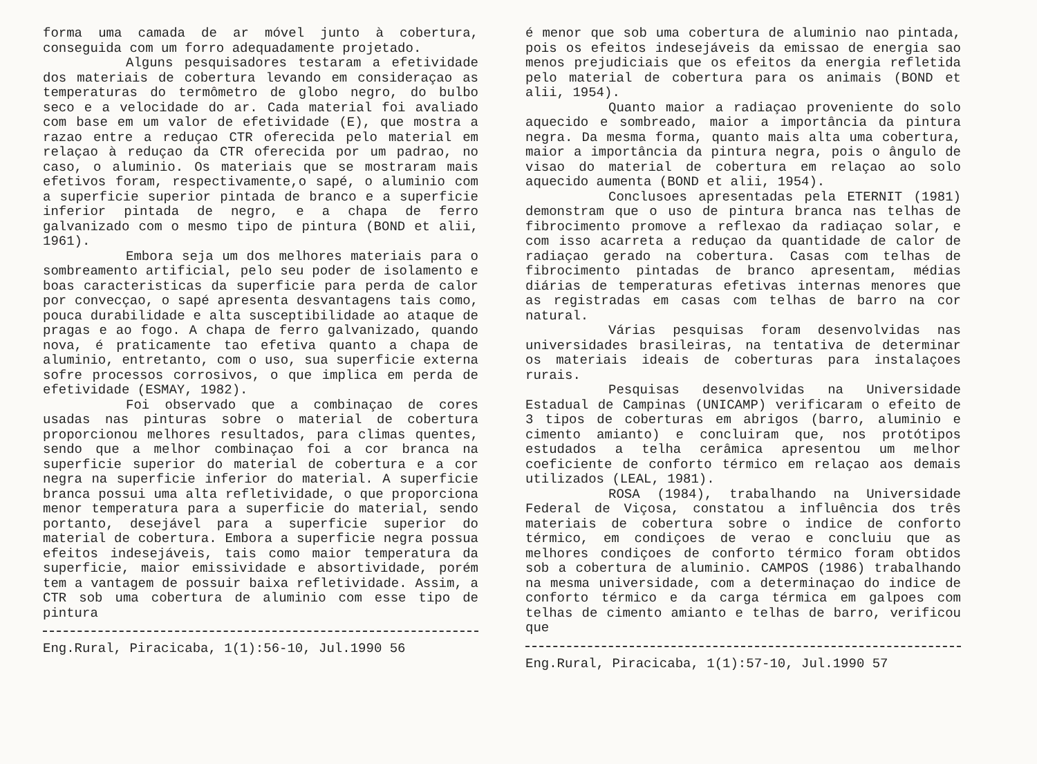forma uma camada de ar móvel junto à cobertura, conseguida com um forro adequadamente projetado.
Alguns pesquisadores testaram a efetividade dos materiais de cobertura levando em consideraçao as temperaturas do termômetro de globo negro, do bulbo seco e a velocidade do ar. Cada material foi avaliado com base em um valor de efetividade (E), que mostra a razao entre a reduçao CTR oferecida pelo material em relaçao à reduçao da CTR oferecida por um padrao, no caso, o aluminio. Os materiais que se mostraram mais efetivos foram, respectivamente,o sapé, o aluminio com a superficie superior pintada de branco e a superficie inferior pintada de negro, e a chapa de ferro galvanizado com o mesmo tipo de pintura (BOND et alii, 1961).
Embora seja um dos melhores materiais para o sombreamento artificial, pelo seu poder de isolamento e boas caracteristicas da superficie para perda de calor por convecçao, o sapé apresenta desvantagens tais como, pouca durabilidade e alta susceptibilidade ao ataque de pragas e ao fogo. A chapa de ferro galvanizado, quando nova, é praticamente tao efetiva quanto a chapa de aluminio, entretanto, com o uso, sua superficie externa sofre processos corrosivos, o que implica em perda de efetividade (ESMAY, 1982).
Foi observado que a combinaçao de cores usadas nas pinturas sobre o material de cobertura proporcionou melhores resultados, para climas quentes, sendo que a melhor combinaçao foi a cor branca na superficie superior do material de cobertura e a cor negra na superficie inferior do material. A superficie branca possui uma alta refletividade, o que proporciona menor temperatura para a superficie do material, sendo portanto, desejável para a superficie superior do material de cobertura. Embora a superficie negra possua efeitos indesejáveis, tais como maior temperatura da superficie, maior emissividade e absortividade, porém tem a vantagem de possuir baixa refletividade. Assim, a CTR sob uma cobertura de aluminio com esse tipo de pintura
Eng.Rural, Piracicaba, 1(1):56-10, Jul.1990 56
é menor que sob uma cobertura de aluminio nao pintada, pois os efeitos indesejáveis da emissao de energia sao menos prejudiciais que os efeitos da energia refletida pelo material de cobertura para os animais (BOND et alii, 1954).
Quanto maior a radiaçao proveniente do solo aquecido e sombreado, maior a importância da pintura negra. Da mesma forma, quanto mais alta uma cobertura, maior a importância da pintura negra, pois o ângulo de visao do material de cobertura em relaçao ao solo aquecido aumenta (BOND et alii, 1954).
Conclusoes apresentadas pela ETERNIT (1981) demonstram que o uso de pintura branca nas telhas de fibrocimento promove a reflexao da radiaçao solar, e com isso acarreta a reduçao da quantidade de calor de radiaçao gerado na cobertura. Casas com telhas de fibrocimento pintadas de branco apresentam, médias diárias de temperaturas efetivas internas menores que as registradas em casas com telhas de barro na cor natural.
Várias pesquisas foram desenvolvidas nas universidades brasileiras, na tentativa de determinar os materiais ideais de coberturas para instalaçoes rurais.
Pesquisas desenvolvidas na Universidade Estadual de Campinas (UNICAMP) verificaram o efeito de 3 tipos de coberturas em abrigos (barro, aluminio e cimento amianto) e concluiram que, nos protótipos estudados a telha cerâmica apresentou um melhor coeficiente de conforto térmico em relaçao aos demais utilizados (LEAL, 1981).
ROSA (1984), trabalhando na Universidade Federal de Viçosa, constatou a influência dos três materiais de cobertura sobre o indice de conforto térmico, em condiçoes de verao e concluiu que as melhores condiçoes de conforto térmico foram obtidos sob a cobertura de aluminio. CAMPOS (1986) trabalhando na mesma universidade, com a determinaçao do indice de conforto térmico e da carga térmica em galpoes com telhas de cimento amianto e telhas de barro, verificou que
Eng.Rural, Piracicaba, 1(1):57-10, Jul.1990 57